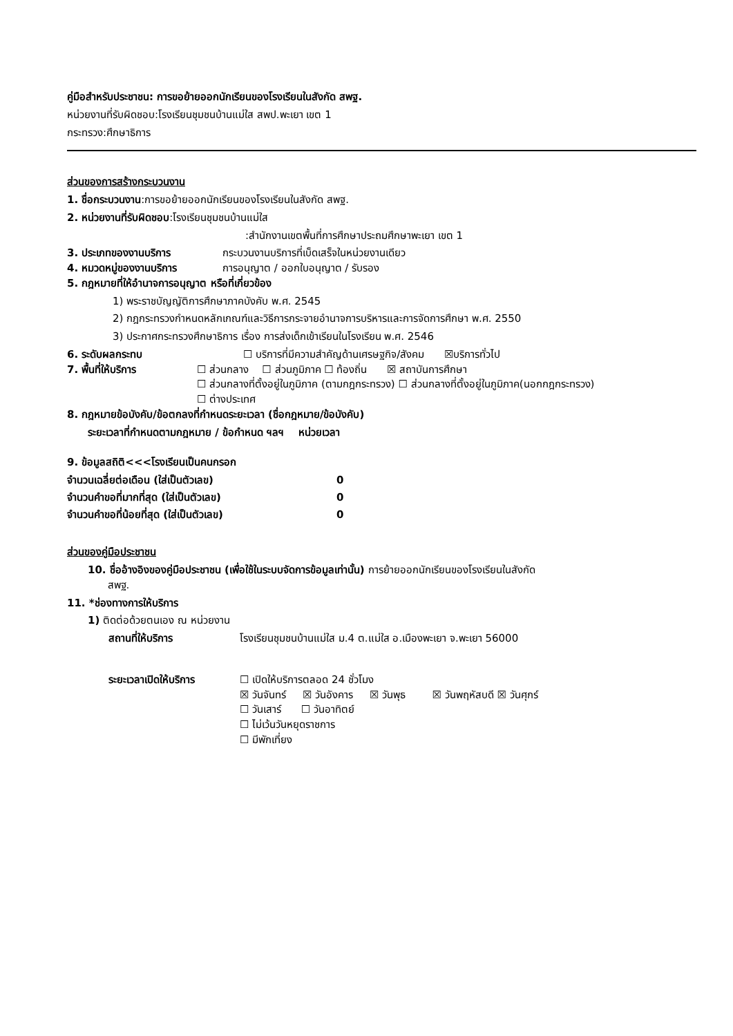คู่มือสำหรับประชาชน: การขอย้ายออกนักเรียนของโรงเรียนในสังกัด สพฐ.
หน่วยงานที่รับผิดชอบ:โรงเรียนชุมชนบ้านแม่ใส สพป.พะเยา เขต 1
กระทรวง:ศึกษาธิการ
ส่วนของการสร้างกระบวนงาน
1. ชื่อกระบวนงาน:การขอย้ายออกนักเรียนของโรงเรียนในสังกัด สพฐ.
2. หน่วยงานที่รับผิดชอบ:โรงเรียนชุมชนบ้านแม่ใส
:สำนักงานเขตพื้นที่การศึกษาประถมศึกษาพะเยา เขต 1
3. ประเภทของงานบริการ กระบวนงานบริการที่เบ็ดเสร็จในหน่วยงานเดียว
4. หมวดหมู่ของงานบริการ การอนุญาต / ออกใบอนุญาต / รับรอง
5. กฎหมายที่ให้อำนาจการอนุญาต หรือที่เกี่ยวข้อง
1) พระราชบัญญัติการศึกษาภาคบังคับ พ.ศ. 2545
2) กฎกระทรวงกำหนดหลักเกณฑ์และวิธีการกระจายอำนาจการบริหารและการจัดการศึกษา พ.ศ. 2550
3) ประกาศกระทรวงศึกษาธิการ เรื่อง การส่งเด็กเข้าเรียนในโรงเรียน พ.ศ. 2546
6. ระดับผลกระทบ ☐ บริการที่มีความสำคัญด้านเศรษฐกิจ/สังคม ☒บริการทั่วไป
7. พื้นที่ให้บริการ ☐ ส่วนกลาง ☐ ส่วนภูมิภาค ☐ ท้องถิ่น ☒ สถาบันการศึกษา
☐ ส่วนกลางที่ตั้งอยู่ในภูมิภาค (ตามกฎกระทรวง) ☐ ส่วนกลางที่ตั้งอยู่ในภูมิภาค(นอกกฎกระทรวง)
☐ ต่างประเทศ
8. กฎหมายข้อบังคับ/ข้อตกลงที่กำหนดระยะเวลา (ชื่อกฎหมาย/ข้อบังคับ)
ระยะเวลาที่กำหนดตามกฎหมาย / ข้อกำหนด ฯลฯ หน่วยเวลา
9. ข้อมูลสถิติ<<<โรงเรียนเป็นคนกรอก
| จำนวนเฉลี่ยต่อเดือน (ใส่เป็นตัวเลข) | 0 |
| จำนวนคำขอที่มากที่สุด (ใส่เป็นตัวเลข) | 0 |
| จำนวนคำขอที่น้อยที่สุด (ใส่เป็นตัวเลข) | 0 |
ส่วนของคู่มือประชาชน
10. ชื่ออ้างอิงของคู่มือประชาชน (เพื่อใช้ในระบบจัดการข้อมูลเท่านั้น) การย้ายออกนักเรียนของโรงเรียนในสังกัด
สพฐ.
11. *ช่องทางการให้บริการ
1) ติดต่อด้วยตนเอง ณ หน่วยงาน
สถานที่ให้บริการ โรงเรียนชุมชนบ้านแม่ใส ม.4 ต.แม่ใส อ.เมืองพะเยา จ.พะเยา 56000
ระยะเวลาเปิดให้บริการ ☐ เปิดให้บริการตลอด 24 ชั่วโมง
☒ วันจันทร์ ☒ วันอังคาร ☒ วันพุธ ☒ วันพฤหัสบดี ☒ วันศุกร์
☐ วันเสาร์ ☐ วันอาทิตย์
☐ ไม่เว้นวันหยุดราชการ
☐ มีพักเที่ยง